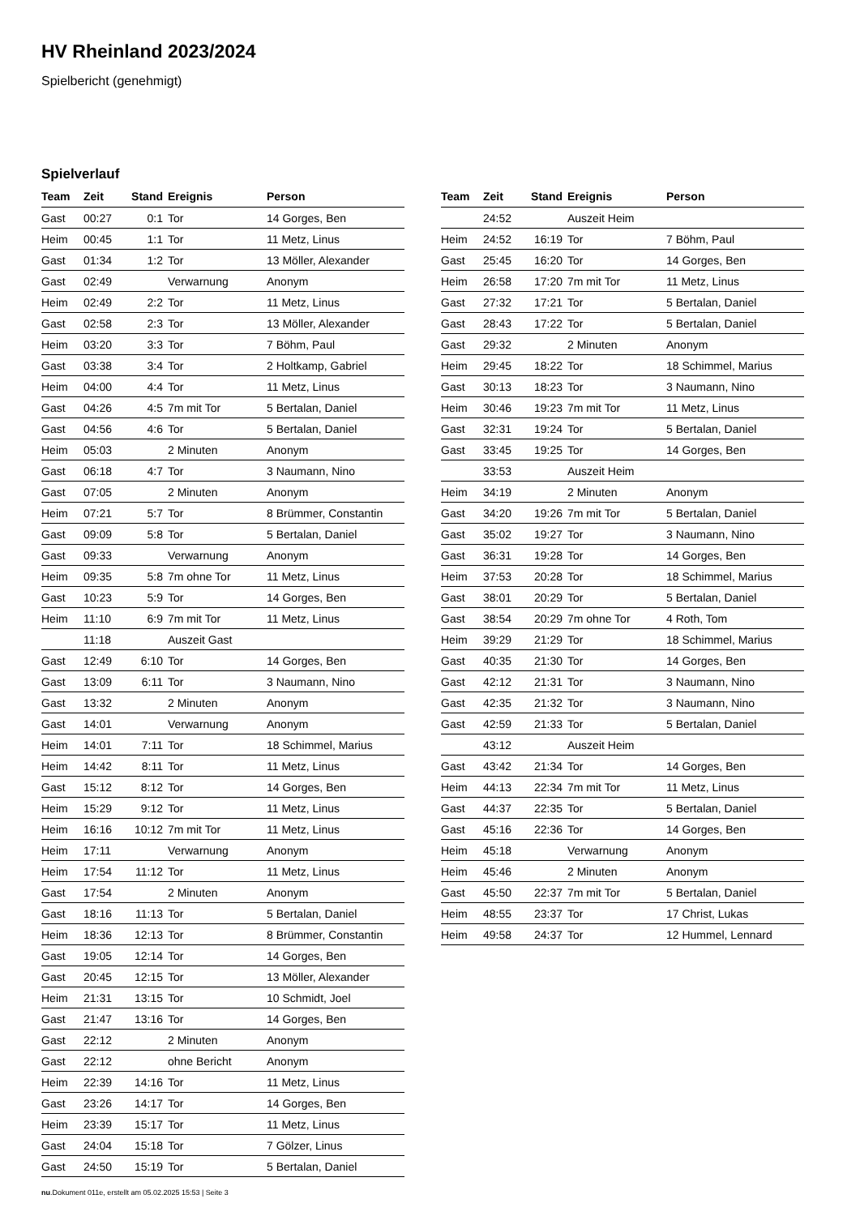HV Rheinland 2023/2024
Spielbericht (genehmigt)
Spielverlauf
| Team | Zeit | Stand | Ereignis | Person |
| --- | --- | --- | --- | --- |
| Gast | 00:27 | 0:1 | Tor | 14 Gorges, Ben |
| Heim | 00:45 | 1:1 | Tor | 11 Metz, Linus |
| Gast | 01:34 | 1:2 | Tor | 13 Möller, Alexander |
| Gast | 02:49 | | Verwarnung | Anonym |
| Heim | 02:49 | 2:2 | Tor | 11 Metz, Linus |
| Gast | 02:58 | 2:3 | Tor | 13 Möller, Alexander |
| Heim | 03:20 | 3:3 | Tor | 7 Böhm, Paul |
| Gast | 03:38 | 3:4 | Tor | 2 Holtkamp, Gabriel |
| Heim | 04:00 | 4:4 | Tor | 11 Metz, Linus |
| Gast | 04:26 | 4:5 | 7m mit Tor | 5 Bertalan, Daniel |
| Gast | 04:56 | 4:6 | Tor | 5 Bertalan, Daniel |
| Heim | 05:03 | | 2 Minuten | Anonym |
| Gast | 06:18 | 4:7 | Tor | 3 Naumann, Nino |
| Gast | 07:05 | | 2 Minuten | Anonym |
| Heim | 07:21 | 5:7 | Tor | 8 Brümmer, Constantin |
| Gast | 09:09 | 5:8 | Tor | 5 Bertalan, Daniel |
| Gast | 09:33 | | Verwarnung | Anonym |
| Heim | 09:35 | 5:8 | 7m ohne Tor | 11 Metz, Linus |
| Gast | 10:23 | 5:9 | Tor | 14 Gorges, Ben |
| Heim | 11:10 | 6:9 | 7m mit Tor | 11 Metz, Linus |
| | 11:18 | | Auszeit Gast | |
| Gast | 12:49 | 6:10 | Tor | 14 Gorges, Ben |
| Gast | 13:09 | 6:11 | Tor | 3 Naumann, Nino |
| Gast | 13:32 | | 2 Minuten | Anonym |
| Gast | 14:01 | | Verwarnung | Anonym |
| Heim | 14:01 | 7:11 | Tor | 18 Schimmel, Marius |
| Heim | 14:42 | 8:11 | Tor | 11 Metz, Linus |
| Gast | 15:12 | 8:12 | Tor | 14 Gorges, Ben |
| Heim | 15:29 | 9:12 | Tor | 11 Metz, Linus |
| Heim | 16:16 | 10:12 | 7m mit Tor | 11 Metz, Linus |
| Heim | 17:11 | | Verwarnung | Anonym |
| Heim | 17:54 | 11:12 | Tor | 11 Metz, Linus |
| Gast | 17:54 | | 2 Minuten | Anonym |
| Gast | 18:16 | 11:13 | Tor | 5 Bertalan, Daniel |
| Heim | 18:36 | 12:13 | Tor | 8 Brümmer, Constantin |
| Gast | 19:05 | 12:14 | Tor | 14 Gorges, Ben |
| Gast | 20:45 | 12:15 | Tor | 13 Möller, Alexander |
| Heim | 21:31 | 13:15 | Tor | 10 Schmidt, Joel |
| Gast | 21:47 | 13:16 | Tor | 14 Gorges, Ben |
| Gast | 22:12 | | 2 Minuten | Anonym |
| Gast | 22:12 | | ohne Bericht | Anonym |
| Heim | 22:39 | 14:16 | Tor | 11 Metz, Linus |
| Gast | 23:26 | 14:17 | Tor | 14 Gorges, Ben |
| Heim | 23:39 | 15:17 | Tor | 11 Metz, Linus |
| Gast | 24:04 | 15:18 | Tor | 7 Gölzer, Linus |
| Gast | 24:50 | 15:19 | Tor | 5 Bertalan, Daniel |
| Team | Zeit | Stand | Ereignis | Person |
| --- | --- | --- | --- | --- |
| | 24:52 | | Auszeit Heim | |
| Heim | 24:52 | 16:19 | Tor | 7 Böhm, Paul |
| Gast | 25:45 | 16:20 | Tor | 14 Gorges, Ben |
| Heim | 26:58 | 17:20 | 7m mit Tor | 11 Metz, Linus |
| Gast | 27:32 | 17:21 | Tor | 5 Bertalan, Daniel |
| Gast | 28:43 | 17:22 | Tor | 5 Bertalan, Daniel |
| Gast | 29:32 | | 2 Minuten | Anonym |
| Heim | 29:45 | 18:22 | Tor | 18 Schimmel, Marius |
| Gast | 30:13 | 18:23 | Tor | 3 Naumann, Nino |
| Heim | 30:46 | 19:23 | 7m mit Tor | 11 Metz, Linus |
| Gast | 32:31 | 19:24 | Tor | 5 Bertalan, Daniel |
| Gast | 33:45 | 19:25 | Tor | 14 Gorges, Ben |
| | 33:53 | | Auszeit Heim | |
| Heim | 34:19 | | 2 Minuten | Anonym |
| Gast | 34:20 | 19:26 | 7m mit Tor | 5 Bertalan, Daniel |
| Gast | 35:02 | 19:27 | Tor | 3 Naumann, Nino |
| Gast | 36:31 | 19:28 | Tor | 14 Gorges, Ben |
| Heim | 37:53 | 20:28 | Tor | 18 Schimmel, Marius |
| Gast | 38:01 | 20:29 | Tor | 5 Bertalan, Daniel |
| Gast | 38:54 | 20:29 | 7m ohne Tor | 4 Roth, Tom |
| Heim | 39:29 | 21:29 | Tor | 18 Schimmel, Marius |
| Gast | 40:35 | 21:30 | Tor | 14 Gorges, Ben |
| Gast | 42:12 | 21:31 | Tor | 3 Naumann, Nino |
| Gast | 42:35 | 21:32 | Tor | 3 Naumann, Nino |
| Gast | 42:59 | 21:33 | Tor | 5 Bertalan, Daniel |
| | 43:12 | | Auszeit Heim | |
| Gast | 43:42 | 21:34 | Tor | 14 Gorges, Ben |
| Heim | 44:13 | 22:34 | 7m mit Tor | 11 Metz, Linus |
| Gast | 44:37 | 22:35 | Tor | 5 Bertalan, Daniel |
| Gast | 45:16 | 22:36 | Tor | 14 Gorges, Ben |
| Heim | 45:18 | | Verwarnung | Anonym |
| Heim | 45:46 | | 2 Minuten | Anonym |
| Gast | 45:50 | 22:37 | 7m mit Tor | 5 Bertalan, Daniel |
| Heim | 48:55 | 23:37 | Tor | 17 Christ, Lukas |
| Heim | 49:58 | 24:37 | Tor | 12 Hummel, Lennard |
nu.Dokument 011e, erstellt am 05.02.2025 15:53 | Seite 3